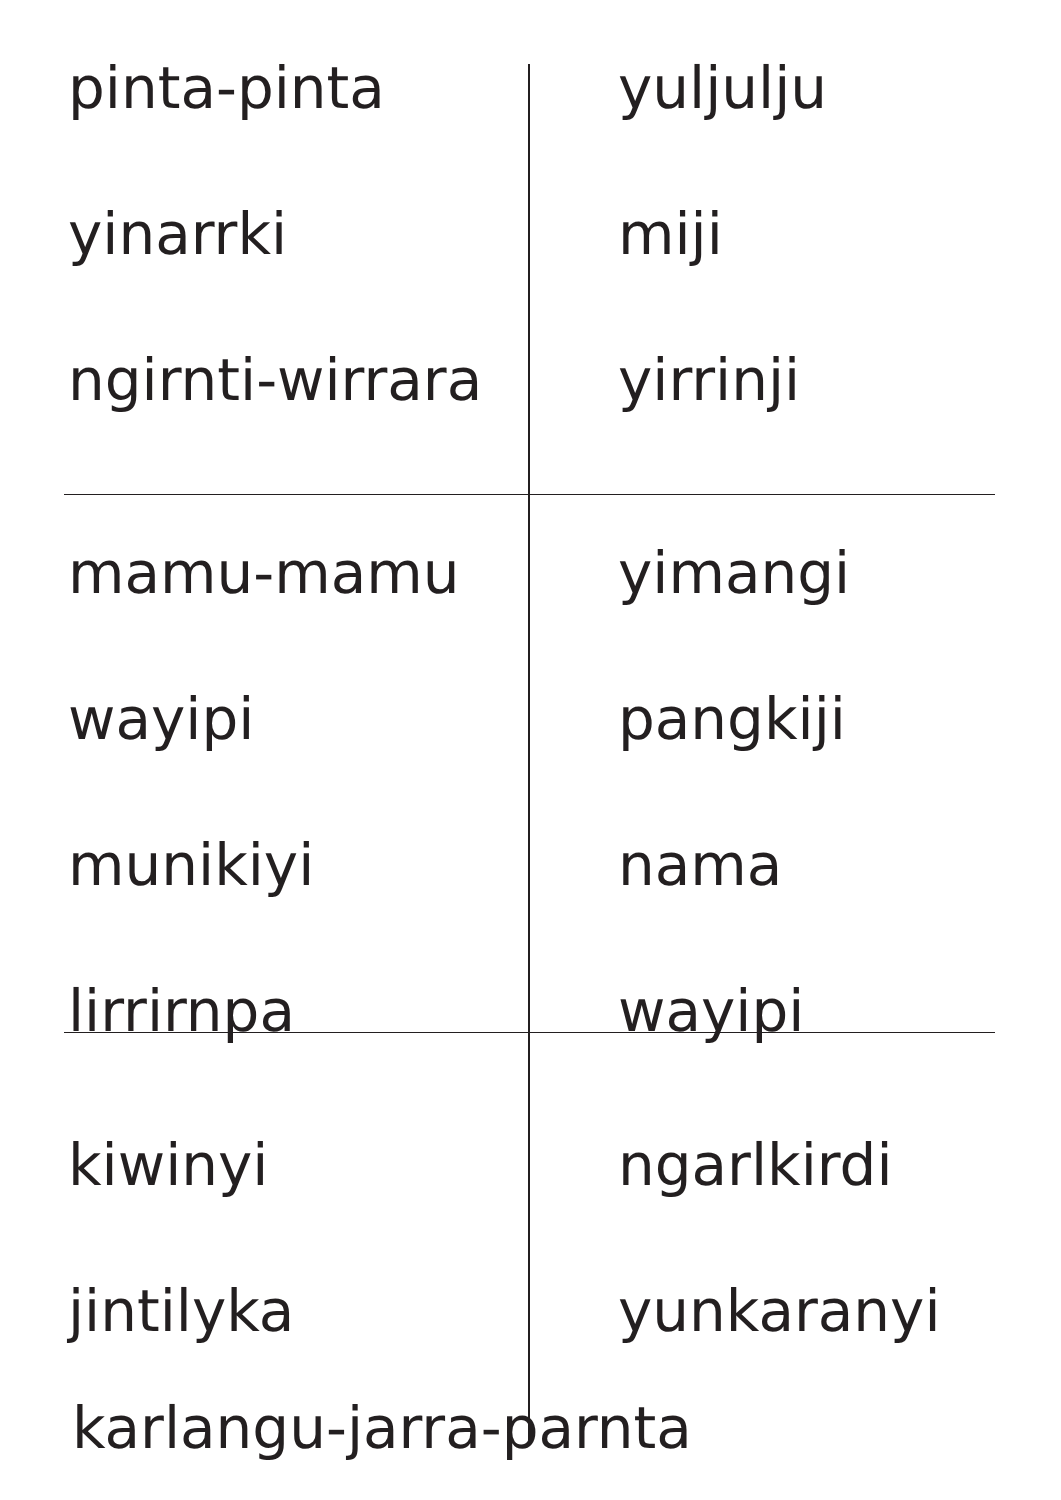pinta-pinta yuljulju
yinarrki miji
ngirnti-wirrara
yirrinji
mamu-mamu yimangi
wayipi pangkiji
munikiyi nama
lirrirnpa wayipi
kiwinyi ngarlkirdi
jintilyka yunkaranyi
karlangu-jarra-parnta